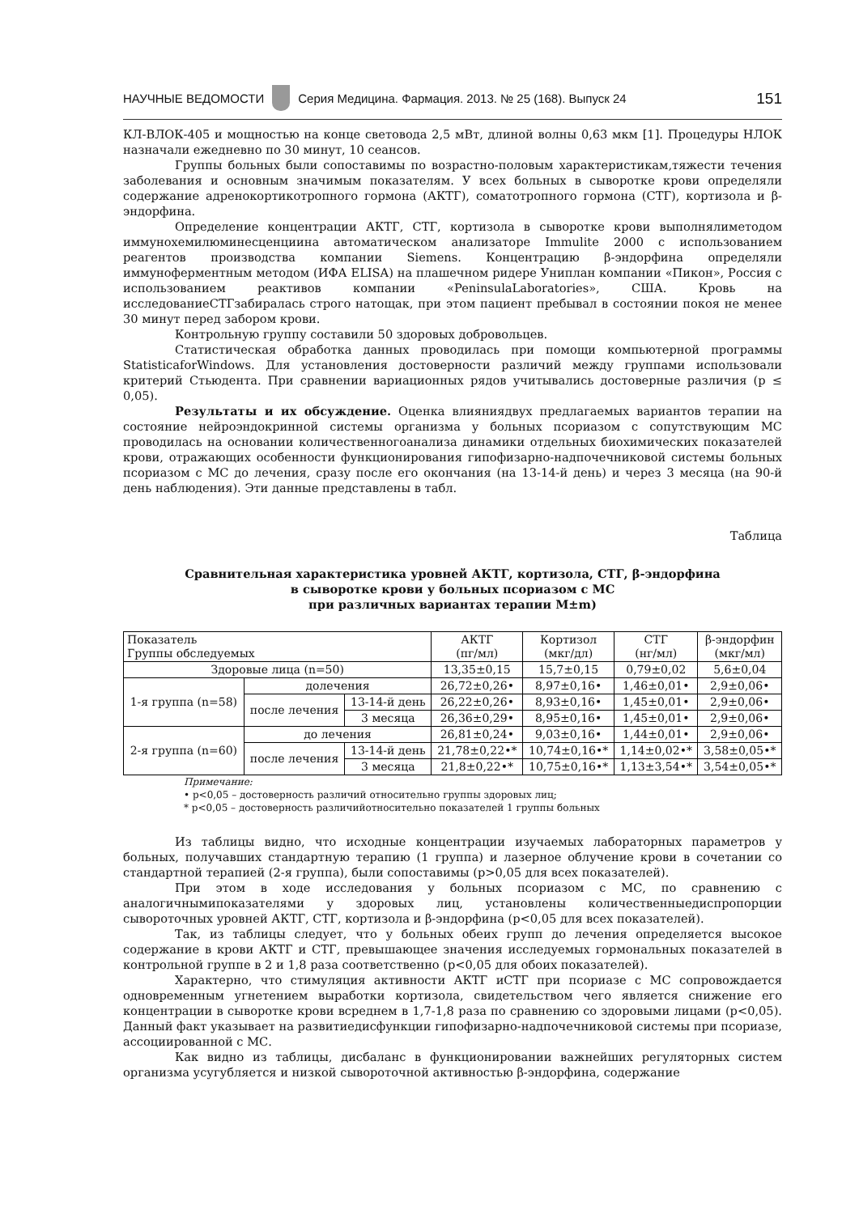НАУЧНЫЕ ВЕДОМОСТИ Серия Медицина. Фармация. 2013. № 25 (168). Выпуск 24 151
КЛ-ВЛОК-405 и мощностью на конце световода 2,5 мВт, длиной волны 0,63 мкм [1]. Процедуры НЛОК назначали ежедневно по 30 минут, 10 сеансов.
Группы больных были сопоставимы по возрастно-половым характеристикам,тяжести течения заболевания и основным значимым показателям. У всех больных в сыворотке крови определяли содержание адренокортикотропного гормона (АКТГ), соматотропного гормона (СТГ), кортизола и β-эндорфина.
Определение концентрации АКТГ, СТГ, кортизола в сыворотке крови выполнялиметодом иммунохемилюминесценциина автоматическом анализаторе Immulite 2000 с использованием реагентов производства компании Siemens. Концентрацию β-эндорфина определяли иммуноферментным методом (ИФА ELISA) на плашечном ридере Униплан компании «Пикон», Россия с использованием реактивов компании «PeninsulaLaboratories», США. Кровь на исследованиеСТГзабиралась строго натощак, при этом пациент пребывал в состоянии покоя не менее 30 минут перед забором крови.
Контрольную группу составили 50 здоровых добровольцев.
Статистическая обработка данных проводилась при помощи компьютерной программы StatisticaforWindows. Для установления достоверности различий между группами использовали критерий Стьюдента. При сравнении вариационных рядов учитывались достоверные различия (р ≤ 0,05).
Результаты и их обсуждение. Оценка влияниядвух предлагаемых вариантов терапии на состояние нейроэндокринной системы организма у больных псориазом с сопутствующим МС проводилась на основании количественногоанализа динамики отдельных биохимических показателей крови, отражающих особенности функционирования гипофизарно-надпочечниковой системы больных псориазом с МС до лечения, сразу после его окончания (на 13-14-й день) и через 3 месяца (на 90-й день наблюдения). Эти данные представлены в табл.
Таблица
Сравнительная характеристика уровней АКТГ, кортизола, СТГ, β-эндорфина
в сыворотке крови у больных псориазом с МС
при различных вариантах терапии М±m)
| Показатель Группы обследуемых | | | АКТГ (пг/мл) | Кортизол (мкг/дл) | СТГ (нг/мл) | β-эндорфин (мкг/мл) |
| --- | --- | --- | --- | --- | --- | --- |
| Здоровые лица (n=50) | | | 13,35±0,15 | 15,7±0,15 | 0,79±0,02 | 5,6±0,04 |
| 1-я группа (n=58) | долечения | | 26,72±0,26• | 8,97±0,16• | 1,46±0,01• | 2,9±0,06• |
| | после лечения | 13-14-й день | 26,22±0,26• | 8,93±0,16• | 1,45±0,01• | 2,9±0,06• |
| | | 3 месяца | 26,36±0,29• | 8,95±0,16• | 1,45±0,01• | 2,9±0,06• |
| 2-я группа (n=60) | до лечения | | 26,81±0,24• | 9,03±0,16• | 1,44±0,01• | 2,9±0,06• |
| | после лечения | 13-14-й день | 21,78±0,22•* | 10,74±0,16•* | 1,14±0,02•* | 3,58±0,05•* |
| | | 3 месяца | 21,8±0,22•* | 10,75±0,16•* | 1,13±3,54•* | 3,54±0,05•* |
Примечание:
• р<0,05 – достоверность различий относительно группы здоровых лиц;
* р<0,05 – достоверность различийотносительно показателей 1 группы больных
Из таблицы видно, что исходные концентрации изучаемых лабораторных параметров у больных, получавших стандартную терапию (1 группа) и лазерное облучение крови в сочетании со стандартной терапией (2-я группа), были сопоставимы (р>0,05 для всех показателей).
При этом в ходе исследования у больных псориазом с МС, по сравнению с аналогичнымипоказателями у здоровых лиц, установлены количественныедиспропорции сывороточных уровней АКТГ, СТГ, кортизола и β-эндорфина (р<0,05 для всех показателей).
Так, из таблицы следует, что у больных обеих групп до лечения определяется высокое содержание в крови АКТГ и СТГ, превышающее значения исследуемых гормональных показателей в контрольной группе в 2 и 1,8 раза соответственно (р<0,05 для обоих показателей).
Характерно, что стимуляция активности АКТГ иСТГ при псориазе с МС сопровождается одновременным угнетением выработки кортизола, свидетельством чего является снижение его концентрации в сыворотке крови всреднем в 1,7-1,8 раза по сравнению со здоровыми лицами (р<0,05). Данный факт указывает на развитиедисфункции гипофизарно-надпочечниковой системы при псориазе, ассоциированной с МС.
Как видно из таблицы, дисбаланс в функционировании важнейших регуляторных систем организма усугубляется и низкой сывороточной активностью β-эндорфина, содержание